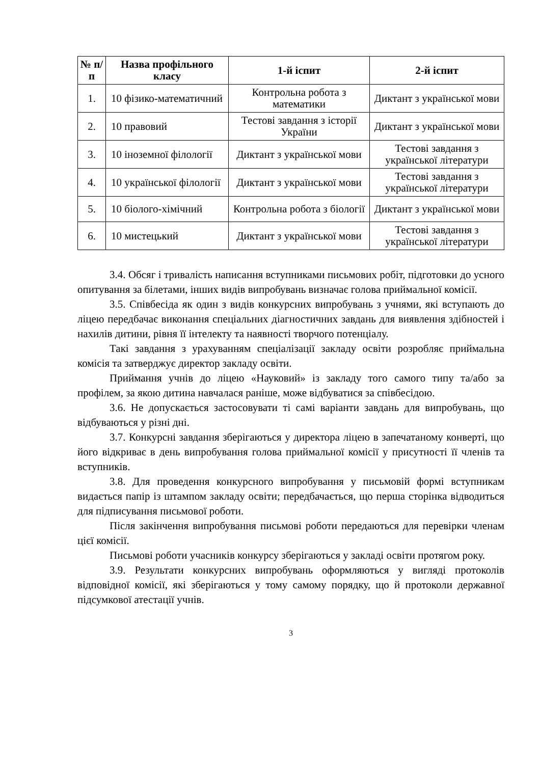| № п/п | Назва профільного класу | 1-й іспит | 2-й іспит |
| --- | --- | --- | --- |
| 1. | 10 фізико-математичний | Контрольна робота з математики | Диктант з української мови |
| 2. | 10 правовий | Тестові завдання з історії України | Диктант з української мови |
| 3. | 10 іноземної філології | Диктант з української мови | Тестові завдання з української літератури |
| 4. | 10 української філології | Диктант з української мови | Тестові завдання з української літератури |
| 5. | 10 біолого-хімічний | Контрольна робота з біології | Диктант з української мови |
| 6. | 10 мистецький | Диктант з української мови | Тестові завдання з української літератури |
3.4. Обсяг і тривалість написання вступниками письмових робіт, підготовки до усного опитування за білетами, інших видів випробувань визначає голова приймальної комісії.
3.5. Співбесіда як один з видів конкурсних випробувань з учнями, які вступають до ліцею передбачає виконання спеціальних діагностичних завдань для виявлення здібностей і нахилів дитини, рівня її інтелекту та наявності творчого потенціалу.
Такі завдання з урахуванням спеціалізації закладу освіти розробляє приймальна комісія та затверджує директор закладу освіти.
Приймання учнів до ліцею «Науковий» із закладу того самого типу та/або за профілем, за якою дитина навчалася раніше, може відбуватися за співбесідою.
3.6. Не допускається застосовувати ті самі варіанти завдань для випробувань, що відбуваються у різні дні.
3.7. Конкурсні завдання зберігаються у директора ліцею в запечатаному конверті, що його відкриває в день випробування голова приймальної комісії у присутності її членів та вступників.
3.8. Для проведення конкурсного випробування у письмовій формі вступникам видається папір із штампом закладу освіти; передбачається, що перша сторінка відводиться для підписування письмової роботи.
Після закінчення випробування письмові роботи передаються для перевірки членам цієї комісії.
Письмові роботи учасників конкурсу зберігаються у закладі освіти протягом року.
3.9. Результати конкурсних випробувань оформляються у вигляді протоколів відповідної комісії, які зберігаються у тому самому порядку, що й протоколи державної підсумкової атестації учнів.
3